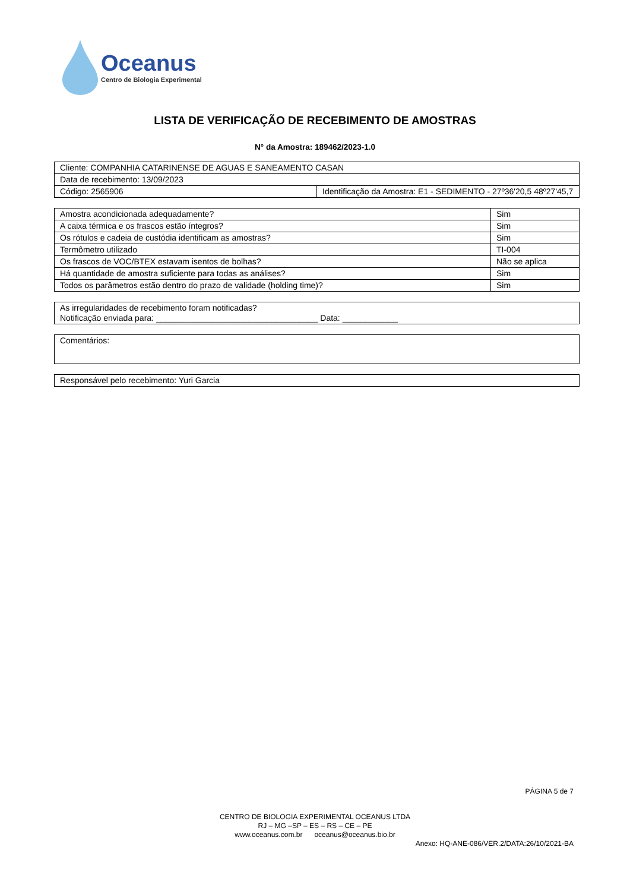Oceanus
Centro de Biologia Experimental
LISTA DE VERIFICAÇÃO DE RECEBIMENTO DE AMOSTRAS
N° da Amostra: 189462/2023-1.0
| Cliente: COMPANHIA CATARINENSE DE AGUAS E SANEAMENTO CASAN | |
| Data de recebimento: 13/09/2023 | |
| Código: 2565906 | Identificação da Amostra: E1 - SEDIMENTO - 27º36'20,5 48º27'45,7 |
| Amostra acondicionada adequadamente? | Sim |
| A caixa térmica e os frascos estão íntegros? | Sim |
| Os rótulos e cadeia de custódia identificam as amostras? | Sim |
| Termômetro utilizado | TI-004 |
| Os frascos de VOC/BTEX estavam isentos de bolhas? | Não se aplica |
| Há quantidade de amostra suficiente para todas as análises? | Sim |
| Todos os parâmetros estão dentro do prazo de validade (holding time)? | Sim |
| As irregularidades de recebimento foram notificadas? Notificação enviada para: ___________________________________ Data: ____________ |
| Comentários: |
| Responsável pelo recebimento: Yuri Garcia |
PÁGINA 5 de 7
CENTRO DE BIOLOGIA EXPERIMENTAL OCEANUS LTDA
RJ – MG –SP – ES – RS – CE – PE
www.oceanus.com.br oceanus@oceanus.bio.br
Anexo: HQ-ANE-086/VER.2/DATA:26/10/2021-BA